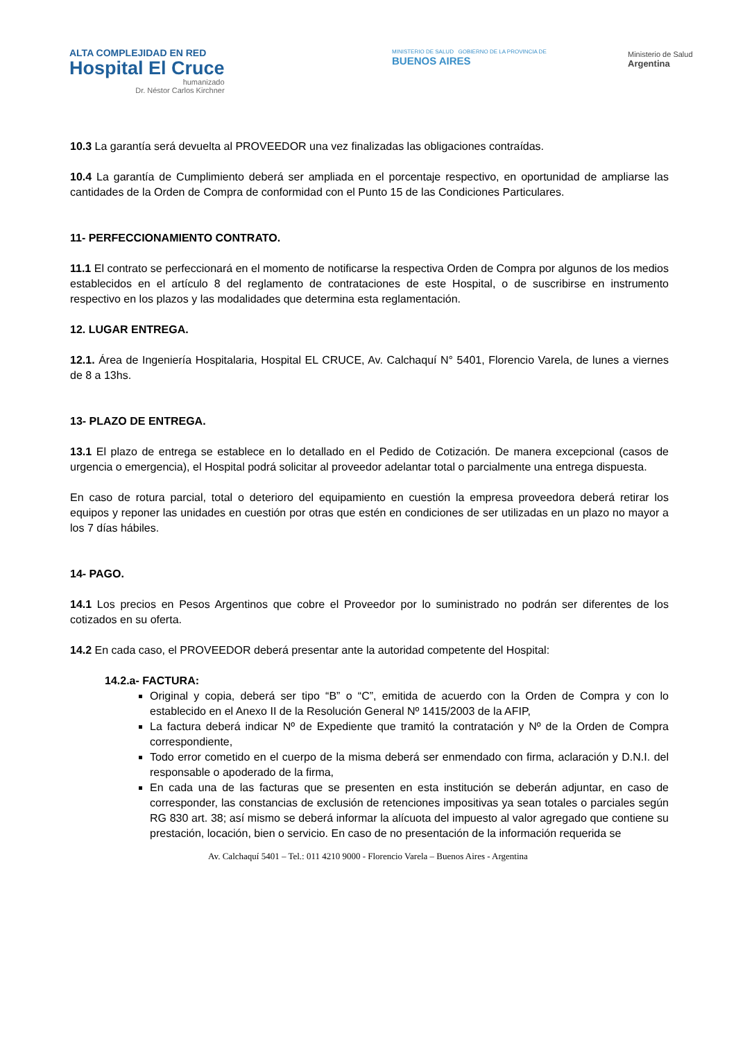ALTA COMPLEJIDAD EN RED
Hospital El Cruce
humanizado
Dr. Néstor Carlos Kirchner
MINISTERIO DE SALUD GOBIERNO DE LA PROVINCIA DE
BUENOS AIRES
Ministerio de Salud
Argentina
10.3 La garantía será devuelta al PROVEEDOR una vez finalizadas las obligaciones contraídas.
10.4 La garantía de Cumplimiento deberá ser ampliada en el porcentaje respectivo, en oportunidad de ampliarse las cantidades de la Orden de Compra de conformidad con el Punto 15 de las Condiciones Particulares.
11- PERFECCIONAMIENTO CONTRATO.
11.1 El contrato se perfeccionará en el momento de notificarse la respectiva Orden de Compra por algunos de los medios establecidos en el artículo 8 del reglamento de contrataciones de este Hospital, o de suscribirse en instrumento respectivo en los plazos y las modalidades que determina esta reglamentación.
12. LUGAR ENTREGA.
12.1. Área de Ingeniería Hospitalaria, Hospital EL CRUCE, Av. Calchaquí N° 5401, Florencio Varela, de lunes a viernes de 8 a 13hs.
13- PLAZO DE ENTREGA.
13.1 El plazo de entrega se establece en lo detallado en el Pedido de Cotización. De manera excepcional (casos de urgencia o emergencia), el Hospital podrá solicitar al proveedor adelantar total o parcialmente una entrega dispuesta.
En caso de rotura parcial, total o deterioro del equipamiento en cuestión la empresa proveedora deberá retirar los equipos y reponer las unidades en cuestión por otras que estén en condiciones de ser utilizadas en un plazo no mayor a los 7 días hábiles.
14- PAGO.
14.1 Los precios en Pesos Argentinos que cobre el Proveedor por lo suministrado no podrán ser diferentes de los cotizados en su oferta.
14.2 En cada caso, el PROVEEDOR deberá presentar ante la autoridad competente del Hospital:
14.2.a- FACTURA:
Original y copia, deberá ser tipo “B” o “C”, emitida de acuerdo con la Orden de Compra y con lo establecido en el Anexo II de la Resolución General Nº 1415/2003 de la AFIP,
La factura deberá indicar Nº de Expediente que tramitó la contratación y Nº de la Orden de Compra correspondiente,
Todo error cometido en el cuerpo de la misma deberá ser enmendado con firma, aclaración y D.N.I. del responsable o apoderado de la firma,
En cada una de las facturas que se presenten en esta institución se deberán adjuntar, en caso de corresponder, las constancias de exclusión de retenciones impositivas ya sean totales o parciales según RG 830 art. 38; así mismo se deberá informar la alícuota del impuesto al valor agregado que contiene su prestación, locación, bien o servicio. En caso de no presentación de la información requerida se
Av. Calchaquí 5401 – Tel.: 011 4210 9000 - Florencio Varela – Buenos Aires - Argentina